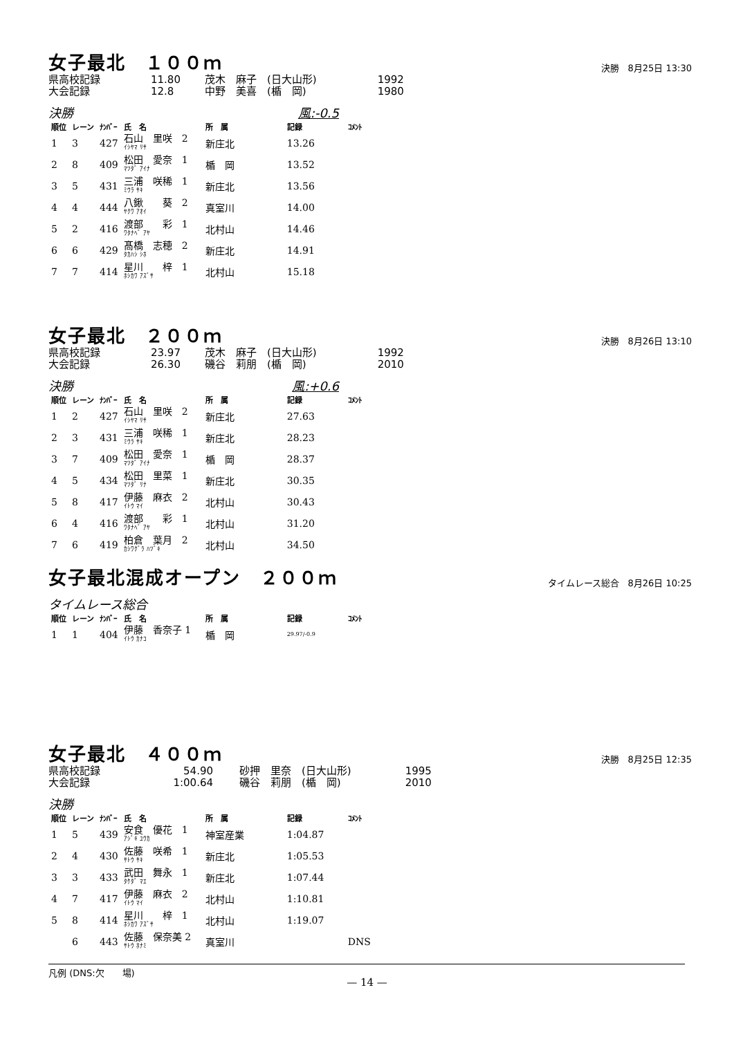女子最北　１００ｍ 決勝　8月25日 13:30
| 県高校記録 | 11.80 | 茂木 麻子 (日大山形) | 1992 |
| 大会記録 | 12.8 | 中野 美喜 (楯 岡) | 1980 |
決勝 風:-0.5
| 順位 | レーン | ﾅﾝﾊﾞｰ | 氏 名 | 所 属 | 記録 | ｺﾒﾝﾄ |
| --- | --- | --- | --- | --- | --- | --- |
| 1 | 3 | 427 | 石山 里咲 2 ｲｼﾔﾏ ﾘｻ | 新庄北 | 13.26 | |
| 2 | 8 | 409 | 松田 愛奈 1 ﾏﾂﾀﾞ ｱｲﾅ | 楯 岡 | 13.52 | |
| 3 | 5 | 431 | 三浦 咲稀 1 ﾐｳﾗ ｻｷ | 新庄北 | 13.56 | |
| 4 | 4 | 444 | 八鍬 葵 2 ﾔｸﾜ ｱｵｲ | 真室川 | 14.00 | |
| 5 | 2 | 416 | 渡部 彩 1 ﾜﾀﾅﾍﾞ ｱﾔ | 北村山 | 14.46 | |
| 6 | 6 | 429 | 髙橋 志穂 2 ﾀｶﾊｼ ｼﾎ | 新庄北 | 14.91 | |
| 7 | 7 | 414 | 星川 梓 1 ﾎｼｶﾜ ｱｽﾞｻ | 北村山 | 15.18 | |
女子最北　２００ｍ 決勝　8月26日 13:10
| 県高校記録 | 23.97 | 茂木 麻子 (日大山形) | 1992 |
| 大会記録 | 26.30 | 磯谷 莉朋 (楯 岡) | 2010 |
決勝 風:+0.6
| 順位 | レーン | ﾅﾝﾊﾞｰ | 氏 名 | 所 属 | 記録 | ｺﾒﾝﾄ |
| --- | --- | --- | --- | --- | --- | --- |
| 1 | 2 | 427 | 石山 里咲 2 ｲｼﾔﾏ ﾘｻ | 新庄北 | 27.63 | |
| 2 | 3 | 431 | 三浦 咲稀 1 ﾐｳﾗ ｻｷ | 新庄北 | 28.23 | |
| 3 | 7 | 409 | 松田 愛奈 1 ﾏﾂﾀﾞ ｱｲﾅ | 楯 岡 | 28.37 | |
| 4 | 5 | 434 | 松田 里菜 1 ﾏﾂﾀﾞ ﾘﾅ | 新庄北 | 30.35 | |
| 5 | 8 | 417 | 伊藤 麻衣 2 ｲﾄｳ ﾏｲ | 北村山 | 30.43 | |
| 6 | 4 | 416 | 渡部 彩 1 ﾜﾀﾅﾍﾞ ｱﾔ | 北村山 | 31.20 | |
| 7 | 6 | 419 | 柏倉 葉月 2 ｶｼﾜｸﾞﾗ ﾊﾂﾞｷ | 北村山 | 34.50 | |
女子最北混成オープン　２００ｍ タイムレース総合　8月26日 10:25
タイムレース総合
| 順位 | レーン | ﾅﾝﾊﾞｰ | 氏 名 | 所 属 | 記録 | ｺﾒﾝﾄ |
| --- | --- | --- | --- | --- | --- | --- |
| 1 | 1 | 404 | 伊藤 香奈子 1 ｲﾄｳ ｶﾅｺ | 楯 岡 | 29.97/-0.9 | |
女子最北　４００ｍ 決勝　8月25日 12:35
| 県高校記録 | 54.90 | 砂押 里奈 (日大山形) | 1995 |
| 大会記録 | 1:00.64 | 磯谷 莉朋 (楯 岡) | 2010 |
決勝
| 順位 | レーン | ﾅﾝﾊﾞｰ | 氏 名 | 所 属 | 記録 | ｺﾒﾝﾄ |
| --- | --- | --- | --- | --- | --- | --- |
| 1 | 5 | 439 | 安食 優花 1 ｱｼﾞｷ ﾕｳｶ | 神室産業 | 1:04.87 | |
| 2 | 4 | 430 | 佐藤 咲希 1 ｻﾄｳ ｻｷ | 新庄北 | 1:05.53 | |
| 3 | 3 | 433 | 武田 舞永 1 ﾀｹﾀﾞ ﾏｴ | 新庄北 | 1:07.44 | |
| 4 | 7 | 417 | 伊藤 麻衣 2 ｲﾄｳ ﾏｲ | 北村山 | 1:10.81 | |
| 5 | 8 | 414 | 星川 梓 1 ﾎｼｶﾜ ｱｽﾞｻ | 北村山 | 1:19.07 | |
| | 6 | 443 | 佐藤 保奈美 2 ｻﾄｳ ﾎﾅﾐ | 真室川 | | DNS |
凡例 (DNS:欠　　場)
— 14 —